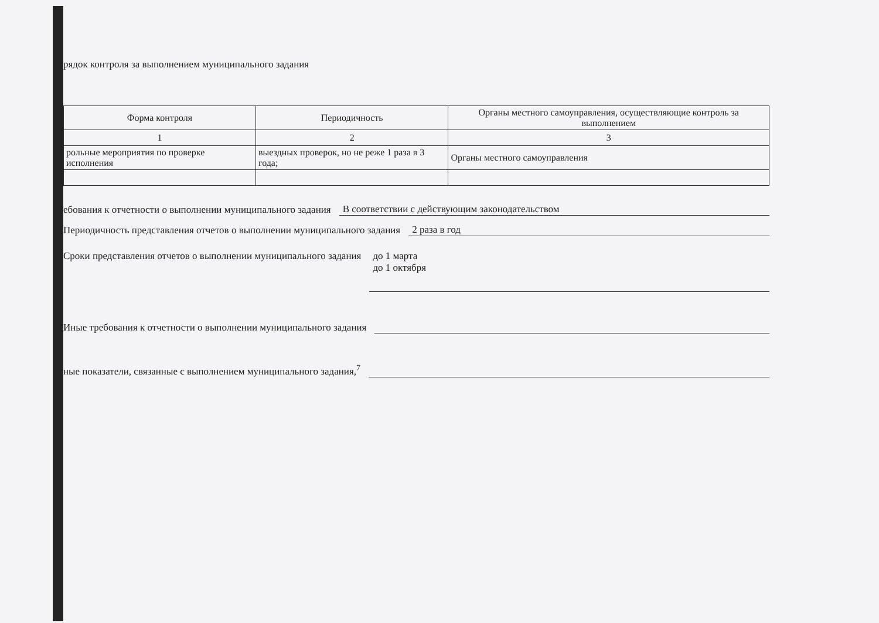рядок контроля за выполнением муниципального задания
| Форма контроля | Периодичность | Органы местного самоуправления, осуществляющие контроль за выполнением |
| --- | --- | --- |
| 1 | 2 | 3 |
| рольные мероприятия по проверке исполнения | выездных проверок, но не реже 1 раза в 3 года; | Органы местного самоуправления |
ебования к отчетности о выполнении муниципального задания В соответствии с действующим законодательством
Периодичность представления отчетов о выполнении муниципального задания 2 раза в год
Сроки представления отчетов о выполнении муниципального задания до 1 марта
до 1 октября
Иные требования к отчетности о выполнении муниципального задания
ные показатели, связанные с выполнением муниципального задания,<sup>7</sup>